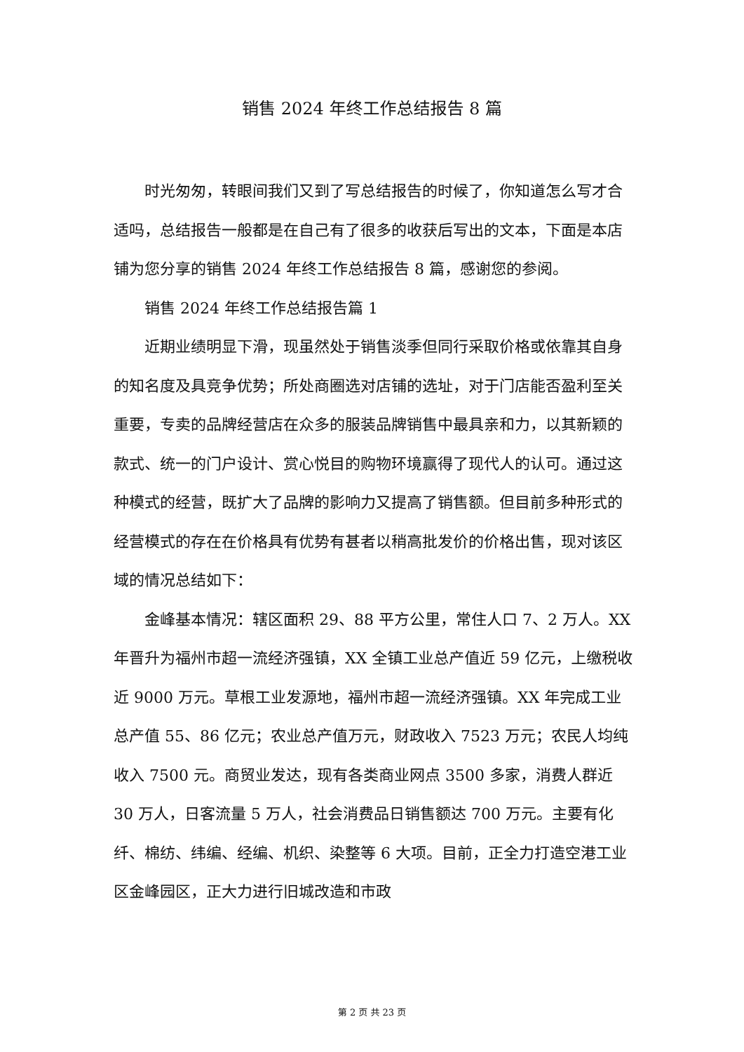销售 2024 年终工作总结报告 8 篇
时光匆匆，转眼间我们又到了写总结报告的时候了，你知道怎么写才合适吗，总结报告一般都是在自己有了很多的收获后写出的文本，下面是本店铺为您分享的销售 2024 年终工作总结报告 8 篇，感谢您的参阅。
销售 2024 年终工作总结报告篇 1
近期业绩明显下滑，现虽然处于销售淡季但同行采取价格或依靠其自身的知名度及具竞争优势；所处商圈选对店铺的选址，对于门店能否盈利至关重要，专卖的品牌经营店在众多的服装品牌销售中最具亲和力，以其新颖的款式、统一的门户设计、赏心悦目的购物环境赢得了现代人的认可。通过这种模式的经营，既扩大了品牌的影响力又提高了销售额。但目前多种形式的经营模式的存在在价格具有优势有甚者以稍高批发价的价格出售，现对该区域的情况总结如下：
金峰基本情况：辖区面积 29、88 平方公里，常住人口 7、2 万人。XX 年晋升为福州市超一流经济强镇，XX 全镇工业总产值近 59 亿元，上缴税收近 9000 万元。草根工业发源地，福州市超一流经济强镇。XX 年完成工业总产值 55、86 亿元；农业总产值万元，财政收入 7523 万元；农民人均纯收入 7500 元。商贸业发达，现有各类商业网点 3500 多家，消费人群近 30 万人，日客流量 5 万人，社会消费品日销售额达 700 万元。主要有化纤、棉纺、纬编、经编、机织、染整等 6 大项。目前，正全力打造空港工业区金峰园区，正大力进行旧城改造和市政
第 2 页 共 23 页